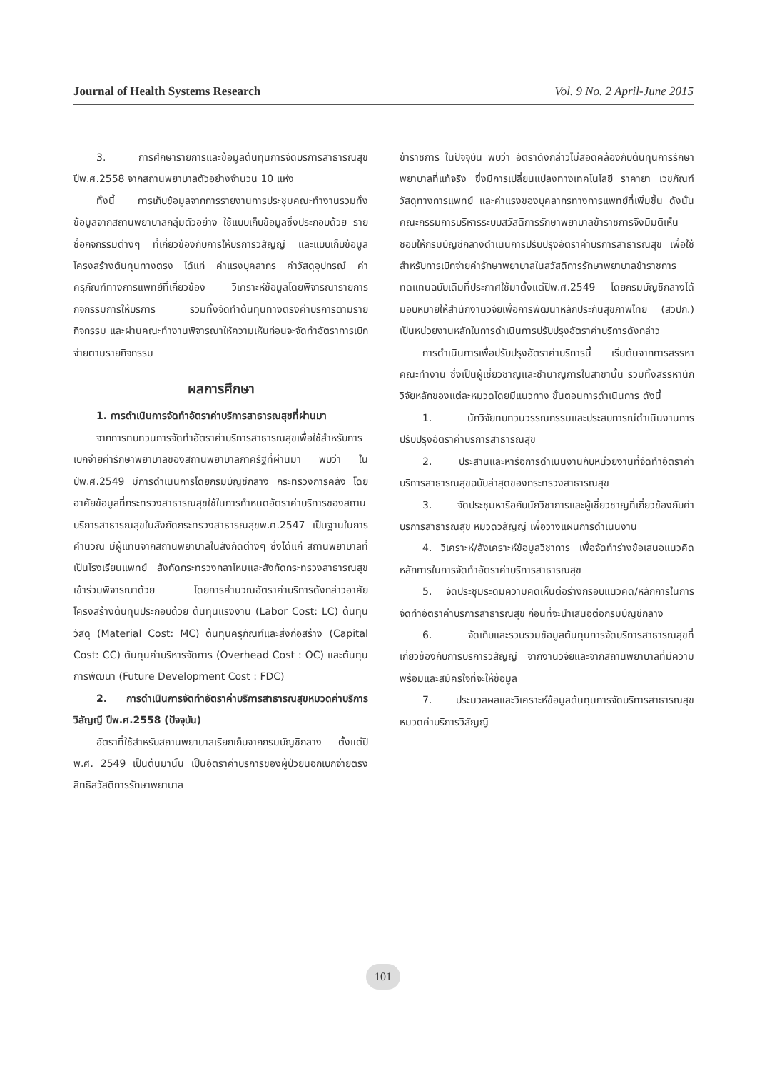Journal of Health Systems Research Vol. 9 No. 2 April-June 2015
3. การศึกษารายการและข้อมูลต้นทุนการจัดบริการสาธารณสุขปีพ.ศ.2558 จากสถานพยาบาลตัวอย่างจำนวน 10 แห่ง
ทั้งนี้ การเก็บข้อมูลจากการรายงานการประชุมคณะทำงานรวมทั้งข้อมูลจากสถานพยาบาลกลุ่มตัวอย่าง ใช้แบบเก็บข้อมูลซึ่งประกอบด้วย รายชื่อกิจกรรมต่างๆ ที่เกี่ยวข้องกับการให้บริการวิสัญญี และแบบเก็บข้อมูลโครงสร้างต้นทุนทางตรง ได้แก่ ค่าแรงบุคลากร ค่าวัสดุอุปกรณ์ ค่าครุภัณฑ์ทางการแพทย์ที่เกี่ยวข้อง วิเคราะห์ข้อมูลโดยพิจารณารายการกิจกรรมการให้บริการ รวมทั้งจัดทำต้นทุนทางตรงค่าบริการตามรายกิจกรรม และผ่านคณะทำงานพิจารณาให้ความเห็นก่อนจะจัดทำอัตราการเบิกจ่ายตามรายกิจกรรม
ผลการศึกษา
1. การดำเนินการจัดทำอัตราค่าบริการสาธารณสุขที่ผ่านมา
จากการทบทวนการจัดทำอัตราค่าบริการสาธารณสุขเพื่อใช้สำหรับการเบิกจ่ายค่ารักษาพยาบาลของสถานพยาบาลภาครัฐที่ผ่านมา พบว่า ในปีพ.ศ.2549 มีการดำเนินการโดยกรมบัญชีกลาง กระทรวงการคลัง โดยอาศัยข้อมูลที่กระทรวงสาธารณสุขใช้ในการกำหนดอัตราค่าบริการของสถานบริการสาธารณสุขในสังกัดกระทรวงสาธารณสุขพ.ศ.2547 เป็นฐานในการคำนวณ มีผู้แทนจากสถานพยาบาลในสังกัดต่างๆ ซึ่งได้แก่ สถานพยาบาลที่เป็นโรงเรียนแพทย์ สังกัดกระทรวงกลาโหมและสังกัดกระทรวงสาธารณสุขเข้าร่วมพิจารณาด้วย โดยการคำนวณอัตราค่าบริการดังกล่าวอาศัยโครงสร้างต้นทุนประกอบด้วย ต้นทุนแรงงาน (Labor Cost: LC) ต้นทุนวัสดุ (Material Cost: MC) ต้นทุนครุภัณฑ์และสิ่งก่อสร้าง (Capital Cost: CC) ต้นทุนค่าบริหารจัดการ (Overhead Cost : OC) และต้นทุนการพัฒนา (Future Development Cost : FDC)
2. การดำเนินการจัดทำอัตราค่าบริการสาธารณสุขหมวดค่าบริการวิสัญญี ปีพ.ศ.2558 (ปัจจุบัน)
อัตราที่ใช้สำหรับสถานพยาบาลเรียกเก็บจากกรมบัญชีกลาง ตั้งแต่ปี พ.ศ. 2549 เป็นต้นมานั้น เป็นอัตราค่าบริการของผู้ป่วยนอกเบิกจ่ายตรง สิทธิสวัสดิการรักษาพยาบาล
ข้าราชการ ในปัจจุบัน พบว่า อัตราดังกล่าวไม่สอดคล้องกับต้นทุนการรักษาพยาบาลที่แท้จริง ซึ่งมีการเปลี่ยนแปลงทางเทคโนโลยี ราคายา เวชภัณฑ์ วัสดุทางการแพทย์ และค่าแรงของบุคลากรทางการแพทย์ที่เพิ่มขึ้น ดังนั้นคณะกรรมการบริหารระบบสวัสดิการรักษาพยาบาลข้าราชการจึงมีมติเห็นชอบให้กรมบัญชีกลางดำเนินการปรับปรุงอัตราค่าบริการสาธารณสุข เพื่อใช้สำหรับการเบิกจ่ายค่ารักษาพยาบาลในสวัสดิการรักษาพยาบาลข้าราชการ ทดแทนฉบับเดิมที่ประกาศใช้มาตั้งแต่ปีพ.ศ.2549 โดยกรมบัญชีกลางได้มอบหมายให้สำนักงานวิจัยเพื่อการพัฒนาหลักประกันสุขภาพไทย (สวปก.) เป็นหน่วยงานหลักในการดำเนินการปรับปรุงอัตราค่าบริการดังกล่าว
การดำเนินการเพื่อปรับปรุงอัตราค่าบริการนี้ เริ่มต้นจากการสรรหาคณะทำงาน ซึ่งเป็นผู้เชี่ยวชาญและชำนาญการในสาขานั้น รวมทั้งสรรหานักวิจัยหลักของแต่ละหมวดโดยมีแนวทาง ขั้นตอนการดำเนินการ ดังนี้
1. นักวิจัยทบทวนวรรณกรรมและประสบการณ์ดำเนินงานการปรับปรุงอัตราค่าบริการสาธารณสุข
2. ประสานและหารือการดำเนินงานกับหน่วยงานที่จัดทำอัตราค่าบริการสาธารณสุขฉบับล่าสุดของกระทรวงสาธารณสุข
3. จัดประชุมหารือกับนักวิชาการและผู้เชี่ยวชาญที่เกี่ยวข้องกับค่าบริการสาธารณสุข หมวดวิสัญญี เพื่อวางแผนการดำเนินงาน
4. วิเคราะห์/สังเคราะห์ข้อมูลวิชาการ เพื่อจัดทำร่างข้อเสนอแนวคิดหลักการในการจัดทำอัตราค่าบริการสาธารณสุข
5. จัดประชุมระดมความคิดเห็นต่อร่างกรอบแนวคิด/หลักการในการจัดทำอัตราค่าบริการสาธารณสุข ก่อนที่จะนำเสนอต่อกรมบัญชีกลาง
6. จัดเก็บและรวบรวมข้อมูลต้นทุนการจัดบริการสาธารณสุขที่เกี่ยวข้องกับการบริการวิสัญญี จากงานวิจัยและจากสถานพยาบาลที่มีความพร้อมและสมัครใจที่จะให้ข้อมูล
7. ประมวลผลและวิเคราะห์ข้อมูลต้นทุนการจัดบริการสาธารณสุข หมวดค่าบริการวิสัญญี
101